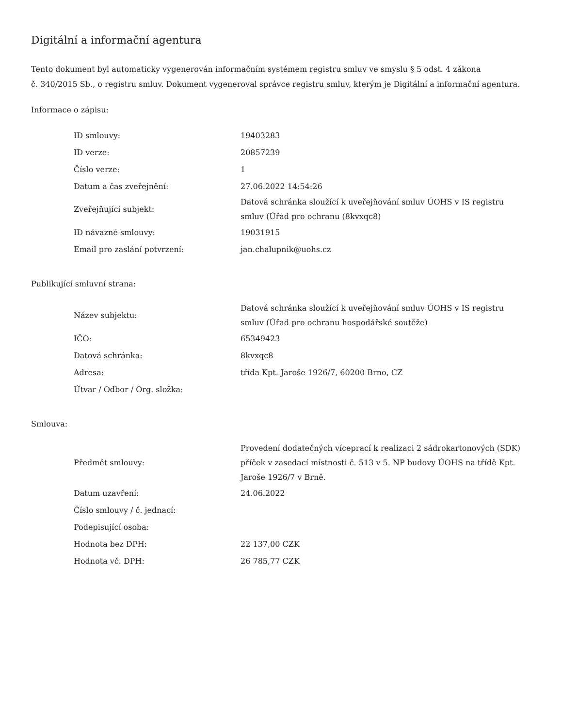Digitální a informační agentura
Tento dokument byl automaticky vygenerován informačním systémem registru smluv ve smyslu § 5 odst. 4 zákona
č. 340/2015 Sb., o registru smluv. Dokument vygeneroval správce registru smluv, kterým je Digitální a informační agentura.
Informace o zápisu:
| ID smlouvy: | 19403283 |
| ID verze: | 20857239 |
| Číslo verze: | 1 |
| Datum a čas zveřejnění: | 27.06.2022 14:54:26 |
| Zveřejňující subjekt: | Datová schránka sloužící k uveřejňování smluv ÚOHS v IS registru smluv (Úřad pro ochranu (8kvxqc8) |
| ID návazné smlouvy: | 19031915 |
| Email pro zaslání potvrzení: | jan.chalupnik@uohs.cz |
Publikující smluvní strana:
| Název subjektu: | Datová schránka sloužící k uveřejňování smluv ÚOHS v IS registru smluv (Úřad pro ochranu hospodářské soutěže) |
| IČO: | 65349423 |
| Datová schránka: | 8kvxqc8 |
| Adresa: | třída Kpt. Jaroše 1926/7, 60200 Brno, CZ |
| Útvar / Odbor / Org. složka: | |
Smlouva:
| Předmět smlouvy: | Provedení dodatečných víceprací k realizaci 2 sádrokartonových (SDK) příček v zasedací místnosti č. 513 v 5. NP budovy ÚOHS na třídě Kpt. Jaroše 1926/7 v Brně. |
| Datum uzavření: | 24.06.2022 |
| Číslo smlouvy / č. jednací: | |
| Podepisující osoba: | |
| Hodnota bez DPH: | 22 137,00 CZK |
| Hodnota vč. DPH: | 26 785,77 CZK |